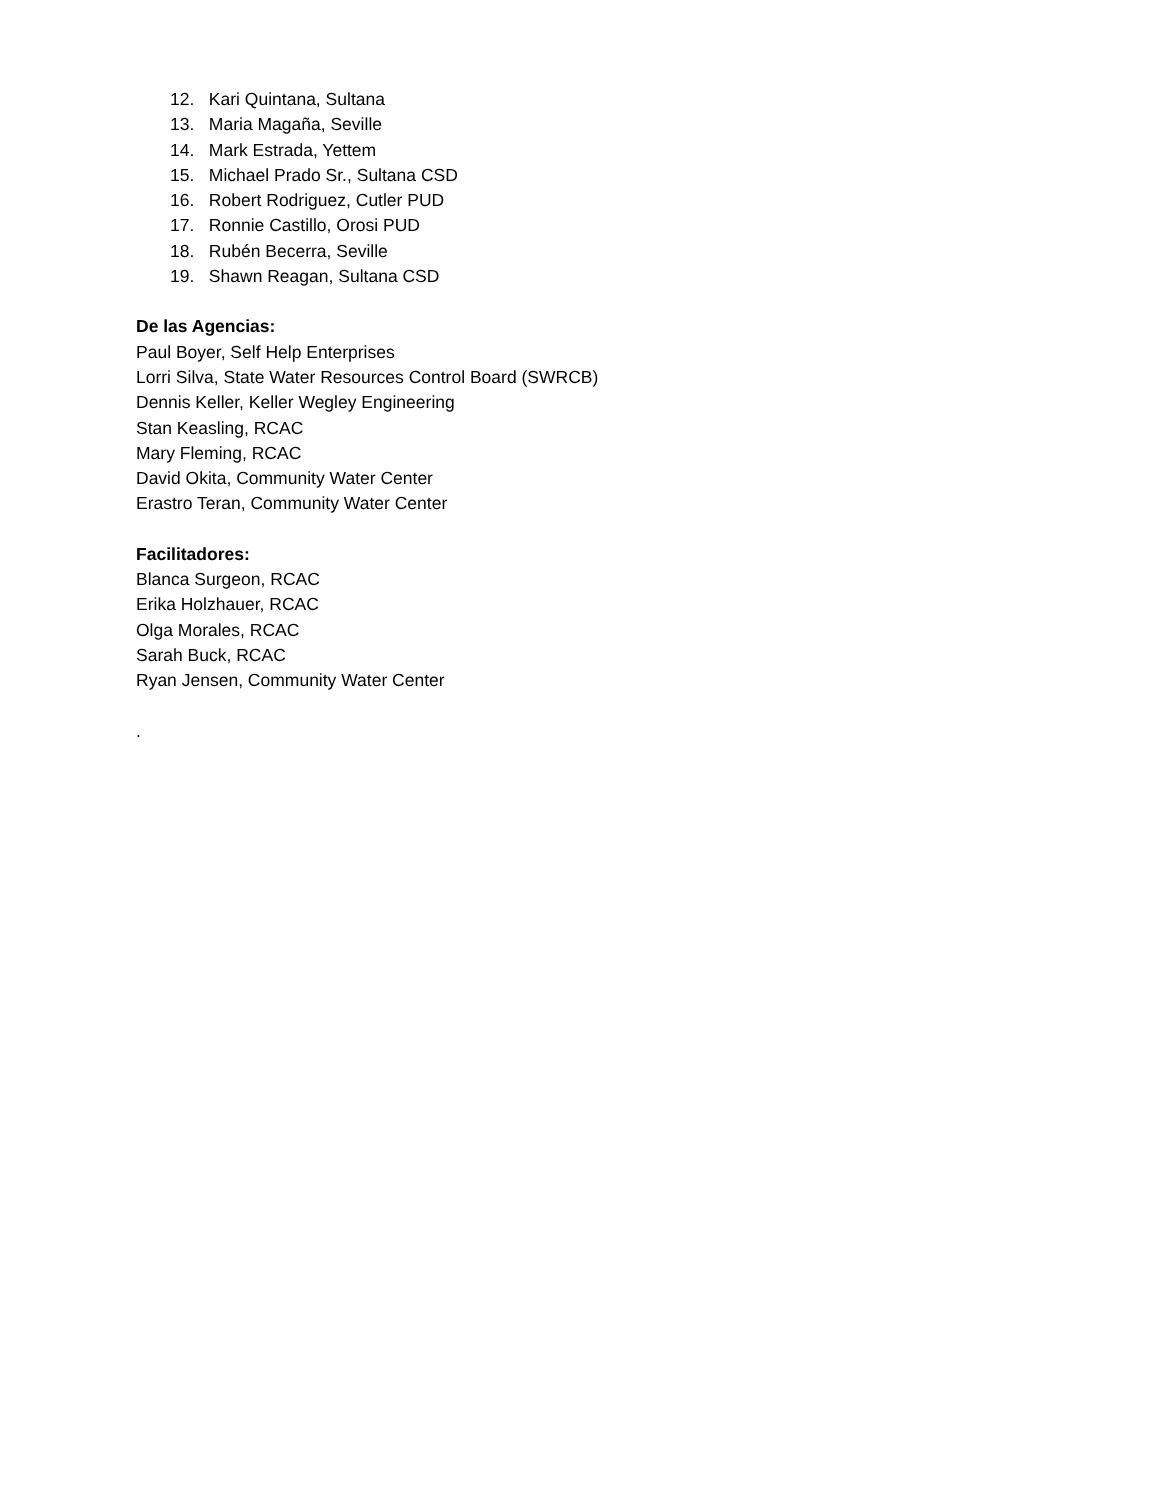12. Kari Quintana, Sultana
13. Maria Magaña, Seville
14. Mark Estrada, Yettem
15. Michael Prado Sr., Sultana CSD
16. Robert Rodriguez, Cutler PUD
17. Ronnie Castillo, Orosi PUD
18. Rubén Becerra, Seville
19. Shawn Reagan, Sultana CSD
De las Agencias:
Paul Boyer, Self Help Enterprises
Lorri Silva, State Water Resources Control Board (SWRCB)
Dennis Keller, Keller Wegley Engineering
Stan Keasling, RCAC
Mary Fleming, RCAC
David Okita, Community Water Center
Erastro Teran, Community Water Center
Facilitadores:
Blanca Surgeon, RCAC
Erika Holzhauer, RCAC
Olga Morales, RCAC
Sarah Buck, RCAC
Ryan Jensen, Community Water Center
.